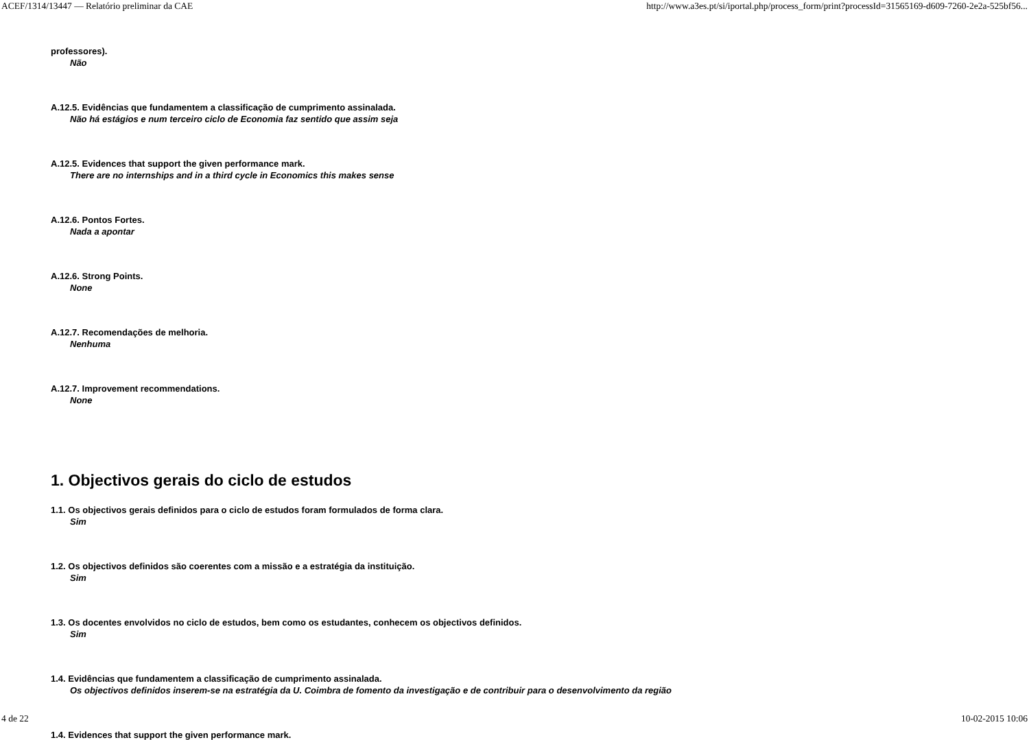ACEF/1314/13447 — Relatório preliminar da CAE http://www.a3es.pt/si/iportal.php/process_form/print?processId=31565169-d609-7260-2e2a-525bf56...
professores).
Não
A.12.5. Evidências que fundamentem a classificação de cumprimento assinalada.
Não há estágios e num terceiro ciclo de Economia faz sentido que assim seja
A.12.5. Evidences that support the given performance mark.
There are no internships and in a third cycle in Economics this makes sense
A.12.6. Pontos Fortes.
Nada a apontar
A.12.6. Strong Points.
None
A.12.7. Recomendações de melhoria.
Nenhuma
A.12.7. Improvement recommendations.
None
1. Objectivos gerais do ciclo de estudos
1.1. Os objectivos gerais definidos para o ciclo de estudos foram formulados de forma clara.
Sim
1.2. Os objectivos definidos são coerentes com a missão e a estratégia da instituição.
Sim
1.3. Os docentes envolvidos no ciclo de estudos, bem como os estudantes, conhecem os objectivos definidos.
Sim
1.4. Evidências que fundamentem a classificação de cumprimento assinalada.
Os objectivos definidos inserem-se na estratégia da U. Coimbra de fomento da investigação e de contribuir para o desenvolvimento da região
1.4. Evidences that support the given performance mark.
4 de 22 10-02-2015 10:06